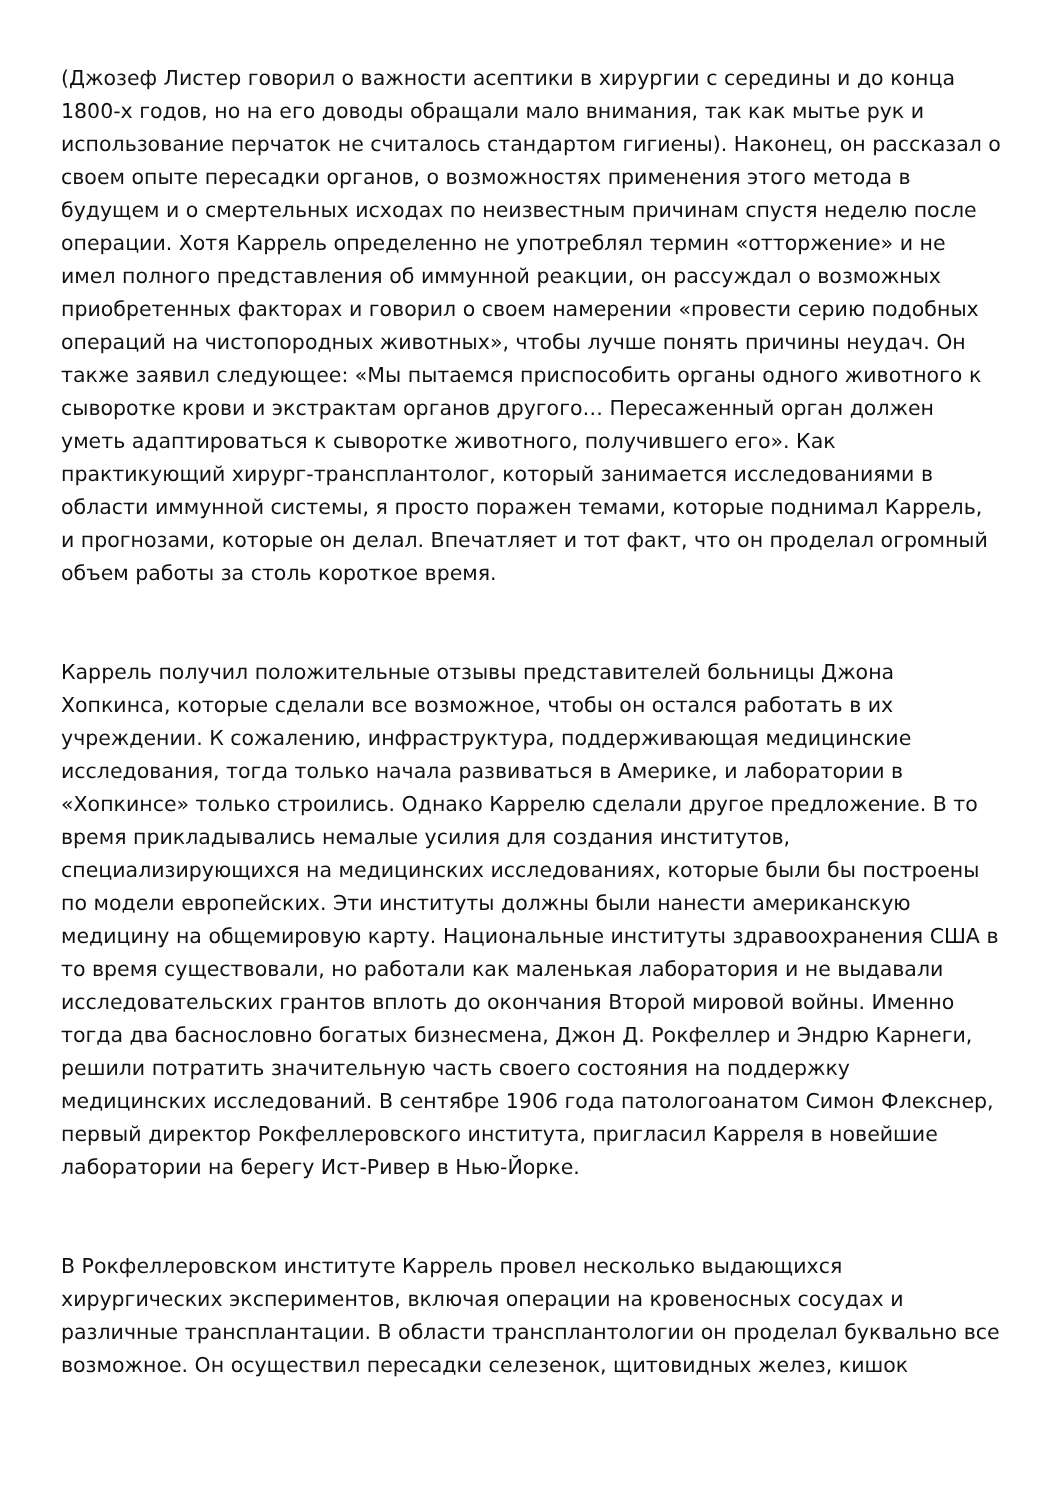(Джозеф Листер говорил о важности асептики в хирургии с середины и до конца 1800-х годов, но на его доводы обращали мало внимания, так как мытье рук и использование перчаток не считалось стандартом гигиены). Наконец, он рассказал о своем опыте пересадки органов, о возможностях применения этого метода в будущем и о смертельных исходах по неизвестным причинам спустя неделю после операции. Хотя Каррель определенно не употреблял термин «отторжение» и не имел полного представления об иммунной реакции, он рассуждал о возможных приобретенных факторах и говорил о своем намерении «провести серию подобных операций на чистопородных животных», чтобы лучше понять причины неудач. Он также заявил следующее: «Мы пытаемся приспособить органы одного животного к сыворотке крови и экстрактам органов другого… Пересаженный орган должен уметь адаптироваться к сыворотке животного, получившего его». Как практикующий хирург-трансплантолог, который занимается исследованиями в области иммунной системы, я просто поражен темами, которые поднимал Каррель, и прогнозами, которые он делал. Впечатляет и тот факт, что он проделал огромный объем работы за столь короткое время.
Каррель получил положительные отзывы представителей больницы Джона Хопкинса, которые сделали все возможное, чтобы он остался работать в их учреждении. К сожалению, инфраструктура, поддерживающая медицинские исследования, тогда только начала развиваться в Америке, и лаборатории в «Хопкинсе» только строились. Однако Каррелю сделали другое предложение. В то время прикладывались немалые усилия для создания институтов, специализирующихся на медицинских исследованиях, которые были бы построены по модели европейских. Эти институты должны были нанести американскую медицину на общемировую карту. Национальные институты здравоохранения США в то время существовали, но работали как маленькая лаборатория и не выдавали исследовательских грантов вплоть до окончания Второй мировой войны. Именно тогда два баснословно богатых бизнесмена, Джон Д. Рокфеллер и Эндрю Карнеги, решили потратить значительную часть своего состояния на поддержку медицинских исследований. В сентябре 1906 года патологоанатом Симон Флекснер, первый директор Рокфеллеровского института, пригласил Карреля в новейшие лаборатории на берегу Ист-Ривер в Нью-Йорке.
В Рокфеллеровском институте Каррель провел несколько выдающихся хирургических экспериментов, включая операции на кровеносных сосудах и различные трансплантации. В области трансплантологии он проделал буквально все возможное. Он осуществил пересадки селезенок, щитовидных желез, кишок